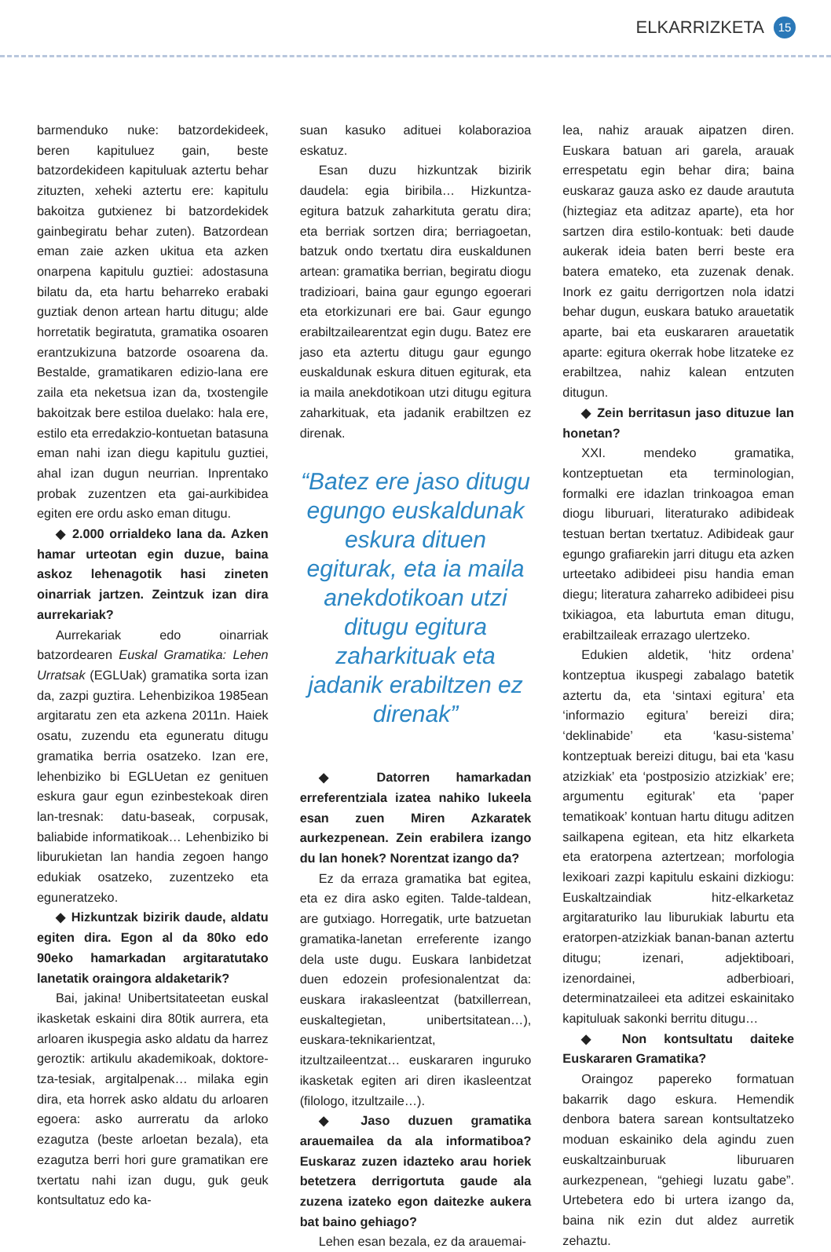ELKARRIZKETA 15
barmenduko nuke: batzordekideek, beren kapituluez gain, beste batzordekideen kapituluak aztertu behar zituzten, xeheki aztertu ere: kapitulu bakoitza gutxienez bi batzordekidek gainbegiratu behar zuten). Batzordean eman zaie azken ukitua eta azken onarpena kapitulu guztiei: adostasuna bilatu da, eta hartu beharreko erabaki guztiak denon artean hartu ditugu; alde horretatik begiratuta, gramatika osoaren erantzukizuna batzorde osoarena da. Bestalde, gramatikaren edizio-lana ere zaila eta neketsua izan da, txostengile bakoitzak bere estiloa duelako: hala ere, estilo eta erredakzio-kontuetan batasuna eman nahi izan diegu kapitulu guztiei, ahal izan dugun neurrian. Inprentako probak zuzentzen eta gai-aurkibidea egiten ere ordu asko eman ditugu.
◆ 2.000 orrialdeko lana da. Azken hamar urteotan egin duzue, baina askoz lehenagotik hasi zineten oinarriak jartzen. Zeintzuk izan dira aurrekariak?
Aurrekariak edo oinarriak batzordearen Euskal Gramatika: Lehen Urratsak (EGLUak) gramatika sorta izan da, zazpi guztira. Lehenbizikoa 1985ean argitaratu zen eta azkena 2011n. Haiek osatu, zuzendu eta eguneratu ditugu gramatika berria osatzeko. Izan ere, lehenbiziko bi EGLUetan ez genituen eskura gaur egun ezinbestekoak diren lan-tresnak: datu-baseak, corpusak, baliabide informatikoak… Lehenbiziko bi liburukietan lan handia zegoen hango edukiak osatzeko, zuzentzeko eta eguneratzeko.
◆ Hizkuntzak bizirik daude, aldatu egiten dira. Egon al da 80ko edo 90eko hamarkadan argitaratutako lanetatik oraingora aldaketarik?
Bai, jakina! Unibertsitateetan euskal ikasketak eskaini dira 80tik aurrera, eta arloaren ikuspegia asko aldatu da harrez geroztik: artikulu akademikoak, doktore-tza-tesiak, argitalpenak… milaka egin dira, eta horrek asko aldatu du arloaren egoera: asko aurreratu da arloko ezagutza (beste arloetan bezala), eta ezagutza berri hori gure gramatikan ere txertatu nahi izan dugu, guk geuk kontsultatuz edo ka-
suan kasuko adituei kolaborazioa eskatuz.
Esan duzu hizkuntzak bizirik daudela: egia biribila… Hizkuntza-egitura batzuk zaharkituta geratu dira; eta berriak sortzen dira; berriagoetan, batzuk ondo txertatu dira euskaldunen artean: gramatika berrian, begiratu diogu tradizioari, baina gaur egungo egoerari eta etorkizunari ere bai. Gaur egungo erabiltzailearentzat egin dugu. Batez ere jaso eta aztertu ditugu gaur egungo euskaldunak eskura dituen egiturak, eta ia maila anekdotikoan utzi ditugu egitura zaharkituak, eta jadanik erabiltzen ez direnak.
“Batez ere jaso ditugu egungo euskaldunak eskura dituen egiturak, eta ia maila anekdotikoan utzi ditugu egitura zaharkituak eta jadanik erabiltzen ez direnak”
◆ Datorren hamarkadan erreferentziala izatea nahiko lukeela esan zuen Miren Azkaratek aurkezpenean. Zein erabilera izango du lan honek? Norentzat izango da?
Ez da erraza gramatika bat egitea, eta ez dira asko egiten. Talde-taldean, are gutxiago. Horregatik, urte batzuetan gramatika-lanetan erreferente izango dela uste dugu. Euskara lanbidetzat duen edozein profesionalentzat da: euskara irakasleentzat (batxillerrean, euskaltegietan, unibertsitatean…), euskara-teknikarientzat, itzultzaileentzat… euskararen inguruko ikasketak egiten ari diren ikasleentzat (filologo, itzultzaile…).
◆ Jaso duzuen gramatika arauemailea da ala informatiboa? Euskaraz zuzen idazteko arau horiek betetzera derrigortuta gaude ala zuzena izateko egon daitezke aukera bat baino gehiago?
Lehen esan bezala, ez da arauemai-
lea, nahiz arauak aipatzen diren. Euskara batuan ari garela, arauak errespetatu egin behar dira; baina euskaraz gauza asko ez daude araututa (hiztegiaz eta aditzaz aparte), eta hor sartzen dira estilo-kontuak: beti daude aukerak ideia baten berri beste era batera emateko, eta zuzenak denak. Inork ez gaitu derrigortzen nola idatzi behar dugun, euskara batuko arauetatik aparte, bai eta euskararen arauetatik aparte: egitura okerrak hobe litzateke ez erabiltzea, nahiz kalean entzuten ditugun.
◆ Zein berritasun jaso dituzue lan honetan?
XXI. mendeko gramatika, kontzeptuetan eta terminologian, formalki ere idazlan trinkoagoa eman diogu liburuari, literaturako adibideak testuan bertan txertatuz. Adibideak gaur egungo grafiarekin jarri ditugu eta azken urteetako adibideei pisu handia eman diegu; literatura zaharreko adibideei pisu txikiagoa, eta laburtuta eman ditugu, erabiltzaileak errazago ulertzeko.
Edukien aldetik, ‘hitz ordena’ kontzeptua ikuspegi zabalago batetik aztertu da, eta ‘sintaxi egitura’ eta ‘informazio egitura’ bereizi dira; ‘deklinabide’ eta ‘kasu-sistema’ kontzeptuak bereizi ditugu, bai eta ‘kasu atzizkiak’ eta ‘postposizio atzizkiak’ ere; argumentu egiturak’ eta ‘paper tematikoak’ kontuan hartu ditugu aditzen sailkapena egitean, eta hitz elkarketa eta eratorpena aztertzean; morfologia lexikoari zazpi kapitulu eskaini dizkiogu: Euskaltzaindiak hitz-elkarketaz argitaraturiko lau liburukiak laburtu eta eratorpen-atzizkiak banan-banan aztertu ditugu; izenari, adjektiboari, izenordainei, adberbioari, determinatzaileei eta aditzei eskainitako kapituluak sakonki berritu ditugu…
◆ Non kontsultatu daiteke Euskararen Gramatika?
Oraingoz papereko formatuan bakarrik dago eskura. Hemendik denbora batera sarean kontsultatzeko moduan eskainiko dela agindu zuen euskaltzainburuak liburuaren aurkezpenean, “gehiegi luzatu gabe”. Urtebetera edo bi urtera izango da, baina nik ezin dut aldez aurretik zehaztu.